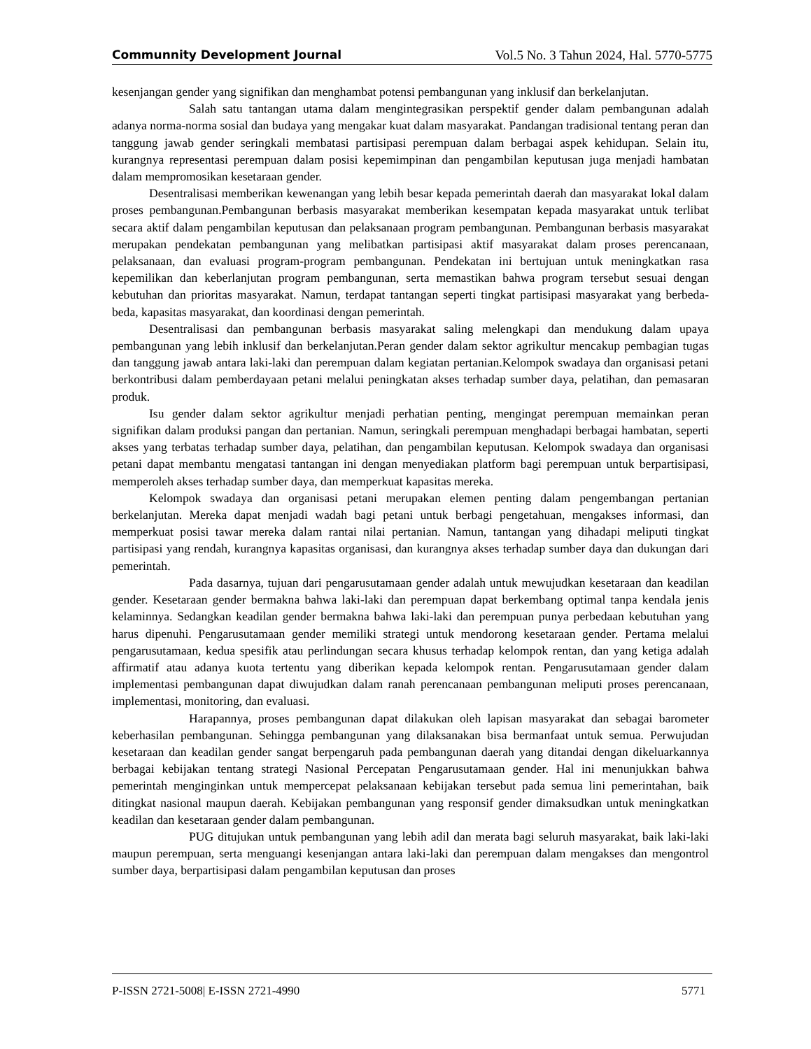Communnity Development Journal Vol.5 No. 3 Tahun 2024, Hal. 5770-5775
kesenjangan gender yang signifikan dan menghambat potensi pembangunan yang inklusif dan berkelanjutan.
Salah satu tantangan utama dalam mengintegrasikan perspektif gender dalam pembangunan adalah adanya norma-norma sosial dan budaya yang mengakar kuat dalam masyarakat. Pandangan tradisional tentang peran dan tanggung jawab gender seringkali membatasi partisipasi perempuan dalam berbagai aspek kehidupan. Selain itu, kurangnya representasi perempuan dalam posisi kepemimpinan dan pengambilan keputusan juga menjadi hambatan dalam mempromosikan kesetaraan gender.
Desentralisasi memberikan kewenangan yang lebih besar kepada pemerintah daerah dan masyarakat lokal dalam proses pembangunan.Pembangunan berbasis masyarakat memberikan kesempatan kepada masyarakat untuk terlibat secara aktif dalam pengambilan keputusan dan pelaksanaan program pembangunan. Pembangunan berbasis masyarakat merupakan pendekatan pembangunan yang melibatkan partisipasi aktif masyarakat dalam proses perencanaan, pelaksanaan, dan evaluasi program-program pembangunan. Pendekatan ini bertujuan untuk meningkatkan rasa kepemilikan dan keberlanjutan program pembangunan, serta memastikan bahwa program tersebut sesuai dengan kebutuhan dan prioritas masyarakat. Namun, terdapat tantangan seperti tingkat partisipasi masyarakat yang berbeda-beda, kapasitas masyarakat, dan koordinasi dengan pemerintah.
Desentralisasi dan pembangunan berbasis masyarakat saling melengkapi dan mendukung dalam upaya pembangunan yang lebih inklusif dan berkelanjutan.Peran gender dalam sektor agrikultur mencakup pembagian tugas dan tanggung jawab antara laki-laki dan perempuan dalam kegiatan pertanian.Kelompok swadaya dan organisasi petani berkontribusi dalam pemberdayaan petani melalui peningkatan akses terhadap sumber daya, pelatihan, dan pemasaran produk.
Isu gender dalam sektor agrikultur menjadi perhatian penting, mengingat perempuan memainkan peran signifikan dalam produksi pangan dan pertanian. Namun, seringkali perempuan menghadapi berbagai hambatan, seperti akses yang terbatas terhadap sumber daya, pelatihan, dan pengambilan keputusan. Kelompok swadaya dan organisasi petani dapat membantu mengatasi tantangan ini dengan menyediakan platform bagi perempuan untuk berpartisipasi, memperoleh akses terhadap sumber daya, dan memperkuat kapasitas mereka.
Kelompok swadaya dan organisasi petani merupakan elemen penting dalam pengembangan pertanian berkelanjutan. Mereka dapat menjadi wadah bagi petani untuk berbagi pengetahuan, mengakses informasi, dan memperkuat posisi tawar mereka dalam rantai nilai pertanian. Namun, tantangan yang dihadapi meliputi tingkat partisipasi yang rendah, kurangnya kapasitas organisasi, dan kurangnya akses terhadap sumber daya dan dukungan dari pemerintah.
Pada dasarnya, tujuan dari pengarusutamaan gender adalah untuk mewujudkan kesetaraan dan keadilan gender. Kesetaraan gender bermakna bahwa laki-laki dan perempuan dapat berkembang optimal tanpa kendala jenis kelaminnya. Sedangkan keadilan gender bermakna bahwa laki-laki dan perempuan punya perbedaan kebutuhan yang harus dipenuhi. Pengarusutamaan gender memiliki strategi untuk mendorong kesetaraan gender. Pertama melalui pengarusutamaan, kedua spesifik atau perlindungan secara khusus terhadap kelompok rentan, dan yang ketiga adalah affirmatif atau adanya kuota tertentu yang diberikan kepada kelompok rentan. Pengarusutamaan gender dalam implementasi pembangunan dapat diwujudkan dalam ranah perencanaan pembangunan meliputi proses perencanaan, implementasi, monitoring, dan evaluasi.
Harapannya, proses pembangunan dapat dilakukan oleh lapisan masyarakat dan sebagai barometer keberhasilan pembangunan. Sehingga pembangunan yang dilaksanakan bisa bermanfaat untuk semua. Perwujudan kesetaraan dan keadilan gender sangat berpengaruh pada pembangunan daerah yang ditandai dengan dikeluarkannya berbagai kebijakan tentang strategi Nasional Percepatan Pengarusutamaan gender. Hal ini menunjukkan bahwa pemerintah menginginkan untuk mempercepat pelaksanaan kebijakan tersebut pada semua lini pemerintahan, baik ditingkat nasional maupun daerah. Kebijakan pembangunan yang responsif gender dimaksudkan untuk meningkatkan keadilan dan kesetaraan gender dalam pembangunan.
PUG ditujukan untuk pembangunan yang lebih adil dan merata bagi seluruh masyarakat, baik laki-laki maupun perempuan, serta menguangi kesenjangan antara laki-laki dan perempuan dalam mengakses dan mengontrol sumber daya, berpartisipasi dalam pengambilan keputusan dan proses
P-ISSN 2721-5008| E-ISSN 2721-4990 5771